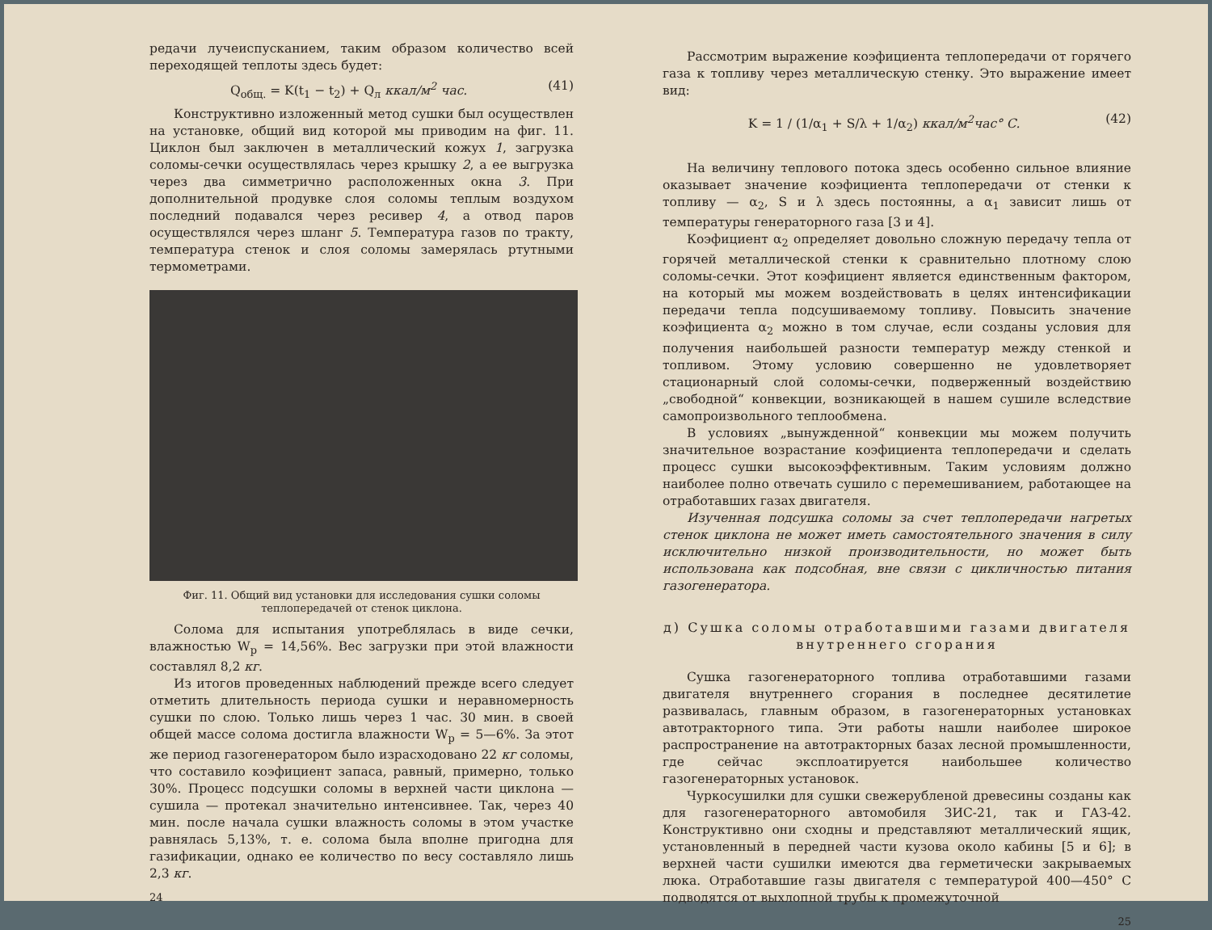редачи лучеиспусканием, таким образом количество всей переходящей теплоты здесь будет:
Q<sub>общ.</sub> = K(t<sub>1</sub> − t<sub>2</sub>) + Q<sub>л</sub> ккал/м<sup>2</sup> час. (41)
Конструктивно изложенный метод сушки был осуществлен на установке, общий вид которой мы приводим на фиг. 11. Циклон был заключен в металлический кожух 1, загрузка соломы-сечки осуществлялась через крышку 2, а ее выгрузка через два симметрично расположенных окна 3. При дополнительной продувке слоя соломы теплым воздухом последний подавался через ресивер 4, а отвод паров осуществлялся через шланг 5. Температура газов по тракту, температура стенок и слоя соломы замерялась ртутными термометрами.
Фиг. 11. Общий вид установки для исследования сушки соломы теплопередачей от стенок циклона.
Солома для испытания употреблялась в виде сечки, влажностью W<sub>p</sub> = 14,56%. Вес загрузки при этой влажности составлял 8,2 кг.
Из итогов проведенных наблюдений прежде всего следует отметить длительность периода сушки и неравномерность сушки по слою. Только лишь через 1 час. 30 мин. в своей общей массе солома достигла влажности W<sub>p</sub> = 5—6%. За этот же период газогенератором было израсходовано 22 кг соломы, что составило коэфициент запаса, равный, примерно, только 30%. Процесс подсушки соломы в верхней части циклона — сушила — протекал значительно интенсивнее. Так, через 40 мин. после начала сушки влажность соломы в этом участке равнялась 5,13%, т. е. солома была вполне пригодна для газификации, однако ее количество по весу составляло лишь 2,3 кг.
24
Рассмотрим выражение коэфициента теплопередачи от горячего газа к топливу через металлическую стенку. Это выражение имеет вид:
K = 1 / (1/α<sub>1</sub> + S/λ + 1/α<sub>2</sub>) ккал/м<sup>2</sup>час° С. (42)
На величину теплового потока здесь особенно сильное влияние оказывает значение коэфициента теплопередачи от стенки к топливу — α<sub>2</sub>, S и λ здесь постоянны, а α<sub>1</sub> зависит лишь от температуры генераторного газа [3 и 4].
Коэфициент α<sub>2</sub> определяет довольно сложную передачу тепла от горячей металлической стенки к сравнительно плотному слою соломы-сечки. Этот коэфициент является единственным фактором, на который мы можем воздействовать в целях интенсификации передачи тепла подсушиваемому топливу. Повысить значение коэфициента α<sub>2</sub> можно в том случае, если созданы условия для получения наибольшей разности температур между стенкой и топливом. Этому условию совершенно не удовлетворяет стационарный слой соломы-сечки, подверженный воздействию „свободной“ конвекции, возникающей в нашем сушиле вследствие самопроизвольного теплообмена.
В условиях „вынужденной“ конвекции мы можем получить значительное возрастание коэфициента теплопередачи и сделать процесс сушки высокоэффективным. Таким условиям должно наиболее полно отвечать сушило с перемешиванием, работающее на отработавших газах двигателя.
Изученная подсушка соломы за счет теплопередачи нагретых стенок циклона не может иметь самостоятельного значения в силу исключительно низкой производительности, но может быть использована как подсобная, вне связи с цикличностью питания газогенератора.
д) Сушка соломы отработавшими газами двигателя внутреннего сгорания
Сушка газогенераторного топлива отработавшими газами двигателя внутреннего сгорания в последнее десятилетие развивалась, главным образом, в газогенераторных установках автотракторного типа. Эти работы нашли наиболее широкое распространение на автотракторных базах лесной промышленности, где сейчас эксплоатируется наибольшее количество газогенераторных установок.
Чуркосушилки для сушки свежерубленой древесины созданы как для газогенераторного автомобиля ЗИС-21, так и ГАЗ-42. Конструктивно они сходны и представляют металлический ящик, установленный в передней части кузова около кабины [5 и 6]; в верхней части сушилки имеются два герметически закрываемых люка. Отработавшие газы двигателя с температурой 400—450° С подводятся от выхлопной трубы к промежуточной
25